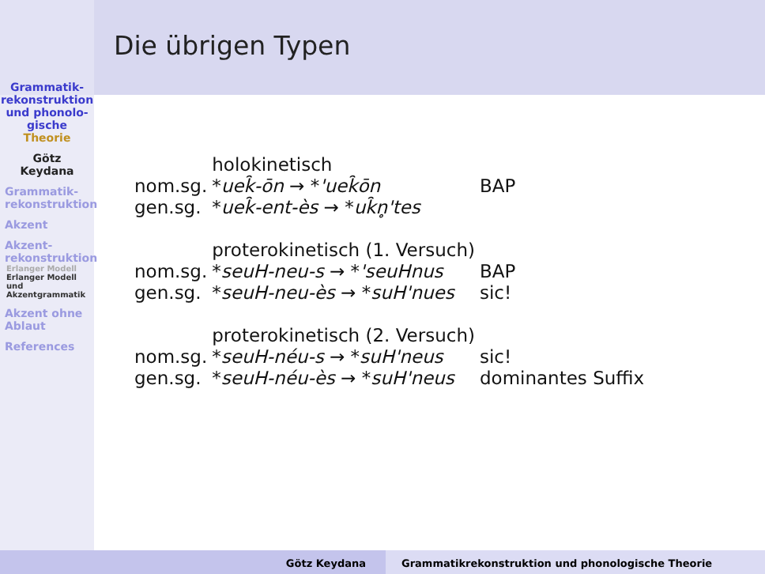Die übrigen Typen
Grammatik-
rekonstruktion
und phonolo-
gische
Theorie
Götz
Keydana
Grammatik-
rekonstruktion
Akzent
Akzent-
rekonstruktion
Erlanger Modell
Erlanger Modell
und
Akzentgrammatik
Akzent ohne
Ablaut
References
| | holokinetisch | |
| nom.sg. | * uek̑-ōn → * 'uek̑ōn | BAP |
| gen.sg. | * uek̑-ent-ès → * uk̑n̥'tes | |
| | proterokinetisch (1. Versuch) | |
| nom.sg. | * seuH-neu-s → * 'seuHnus | BAP |
| gen.sg. | * seuH-neu-ès → * suH'nues | sic! |
| | proterokinetisch (2. Versuch) | |
| nom.sg. | * seuH-néu-s → * suH'neus | sic! |
| gen.sg. | * seuH-néu-ès → * suH'neus | dominantes Suffix |
Götz Keydana Grammatikrekonstruktion und phonologische Theorie